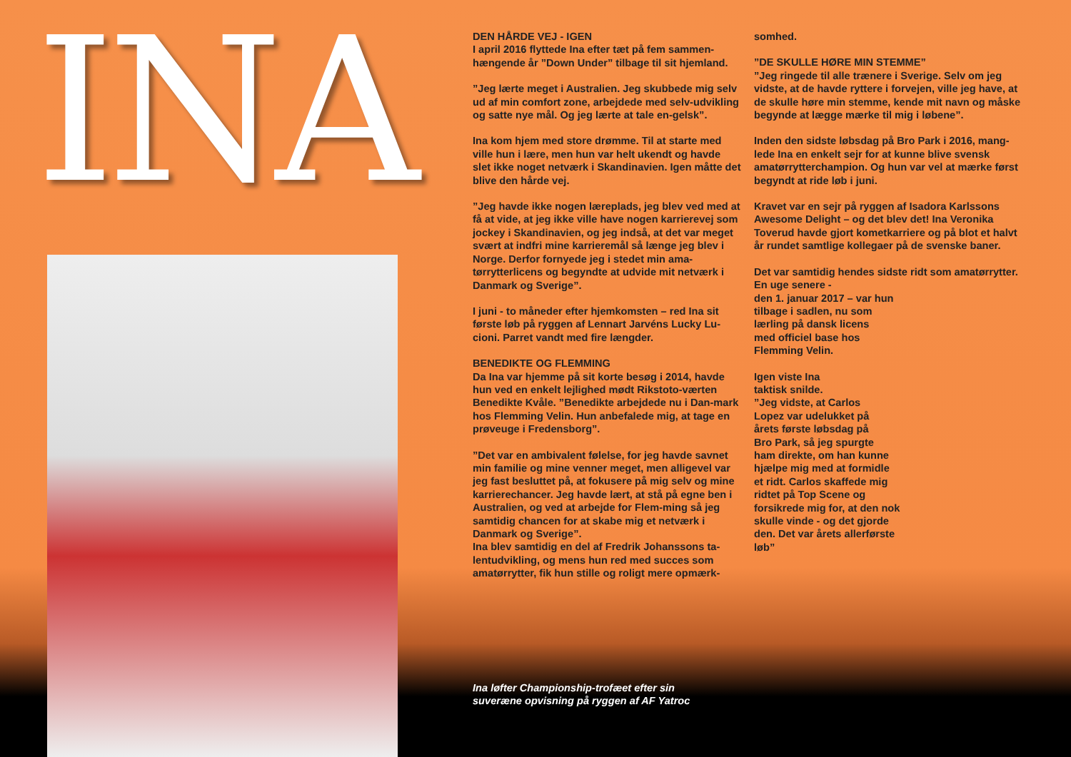INA
DEN HÅRDE VEJ - IGEN
I april 2016 flyttede Ina efter tæt på fem sammen-hængende år ”Down Under” tilbage til sit hjemland.
”Jeg lærte meget i Australien. Jeg skubbede mig selv ud af min comfort zone, arbejdede med selv-udvikling og satte nye mål. Og jeg lærte at tale en-gelsk”.
Ina kom hjem med store drømme. Til at starte med ville hun i lære, men hun var helt ukendt og havde slet ikke noget netværk i Skandinavien. Igen måtte det blive den hårde vej.
”Jeg havde ikke nogen læreplads, jeg blev ved med at få at vide, at jeg ikke ville have nogen karrierevej som jockey i Skandinavien, og jeg indså, at det var meget svært at indfri mine karrieremål så længe jeg blev i Norge. Derfor fornyede jeg i stedet min ama-tørrytterlicens og begyndte at udvide mit netværk i Danmark og Sverige”.
I juni - to måneder efter hjemkomsten – red Ina sit første løb på ryggen af Lennart Jarvéns Lucky Lu-cioni. Parret vandt med fire længder.
BENEDIKTE OG FLEMMING
Da Ina var hjemme på sit korte besøg i 2014, havde hun ved en enkelt lejlighed mødt Rikstoto-værten Benedikte Kvåle. ”Benedikte arbejdede nu i Dan-mark hos Flemming Velin. Hun anbefalede mig, at tage en prøveuge i Fredensborg”.
”Det var en ambivalent følelse, for jeg havde savnet min familie og mine venner meget, men alligevel var jeg fast besluttet på, at fokusere på mig selv og mine karrierechancer. Jeg havde lært, at stå på egne ben i Australien, og ved at arbejde for Flem-ming så jeg samtidig chancen for at skabe mig et netværk i Danmark og Sverige”.
Ina blev samtidig en del af Fredrik Johanssons ta-lentudvikling, og mens hun red med succes som amatørrytter, fik hun stille og roligt mere opmærk-
somhed.
”DE SKULLE HØRE MIN STEMME”
”Jeg ringede til alle trænere i Sverige. Selv om jeg vidste, at de havde ryttere i forvejen, ville jeg have, at de skulle høre min stemme, kende mit navn og måske begynde at lægge mærke til mig i løbene”.
Inden den sidste løbsdag på Bro Park i 2016, mang-lede Ina en enkelt sejr for at kunne blive svensk amatørrytterchampion. Og hun var vel at mærke først begyndt at ride løb i juni.
Kravet var en sejr på ryggen af Isadora Karlssons Awesome Delight – og det blev det! Ina Veronika Toverud havde gjort kometkarriere og på blot et halvt år rundet samtlige kollegaer på de svenske baner.
Det var samtidig hendes sidste ridt som amatørrytter. En uge senere -
den 1. januar 2017 – var hun
tilbage i sadlen, nu som
lærling på dansk licens
med officiel base hos
Flemming Velin.
Igen viste Ina
taktisk snilde.
”Jeg vidste, at Carlos
Lopez var udelukket på
årets første løbsdag på
Bro Park, så jeg spurgte
ham direkte, om han kunne
hjælpe mig med at formidle
et ridt. Carlos skaffede mig
ridtet på Top Scene og
forsikrede mig for, at den nok
skulle vinde - og det gjorde
den. Det var årets allerførste
løb”
Ina løfter Championship-trofæet efter sin
suveræne opvisning på ryggen af AF Yatroc